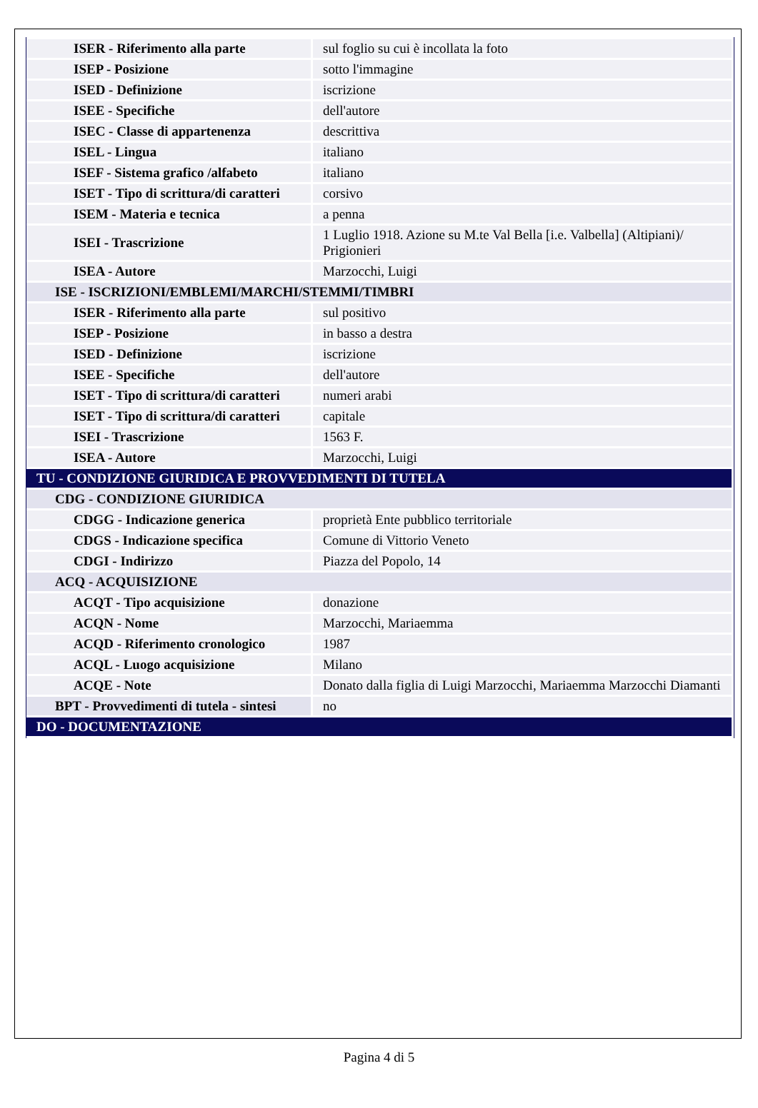| ISER - Riferimento alla parte | sul foglio su cui è incollata la foto |
| ISEP - Posizione | sotto l'immagine |
| ISED - Definizione | iscrizione |
| ISEE - Specifiche | dell'autore |
| ISEC - Classe di appartenenza | descrittiva |
| ISEL - Lingua | italiano |
| ISEF - Sistema grafico /alfabeto | italiano |
| ISET - Tipo di scrittura/di caratteri | corsivo |
| ISEM - Materia e tecnica | a penna |
| ISEI - Trascrizione | 1 Luglio 1918. Azione su M.te Val Bella [i.e. Valbella] (Altipiani)/ Prigionieri |
| ISEA - Autore | Marzocchi, Luigi |
| ISE - ISCRIZIONI/EMBLEMI/MARCHI/STEMMI/TIMBRI | |
| ISER - Riferimento alla parte | sul positivo |
| ISEP - Posizione | in basso a destra |
| ISED - Definizione | iscrizione |
| ISEE - Specifiche | dell'autore |
| ISET - Tipo di scrittura/di caratteri | numeri arabi |
| ISET - Tipo di scrittura/di caratteri | capitale |
| ISEI - Trascrizione | 1563 F. |
| ISEA - Autore | Marzocchi, Luigi |
| TU - CONDIZIONE GIURIDICA E PROVVEDIMENTI DI TUTELA | |
| CDG - CONDIZIONE GIURIDICA | |
| CDGG - Indicazione generica | proprietà Ente pubblico territoriale |
| CDGS - Indicazione specifica | Comune di Vittorio Veneto |
| CDGI - Indirizzo | Piazza del Popolo, 14 |
| ACQ - ACQUISIZIONE | |
| ACQT - Tipo acquisizione | donazione |
| ACQN - Nome | Marzocchi, Mariaemma |
| ACQD - Riferimento cronologico | 1987 |
| ACQL - Luogo acquisizione | Milano |
| ACQE - Note | Donato dalla figlia di Luigi Marzocchi, Mariaemma Marzocchi Diamanti |
| BPT - Provvedimenti di tutela - sintesi | no |
| DO - DOCUMENTAZIONE | |
Pagina 4 di 5